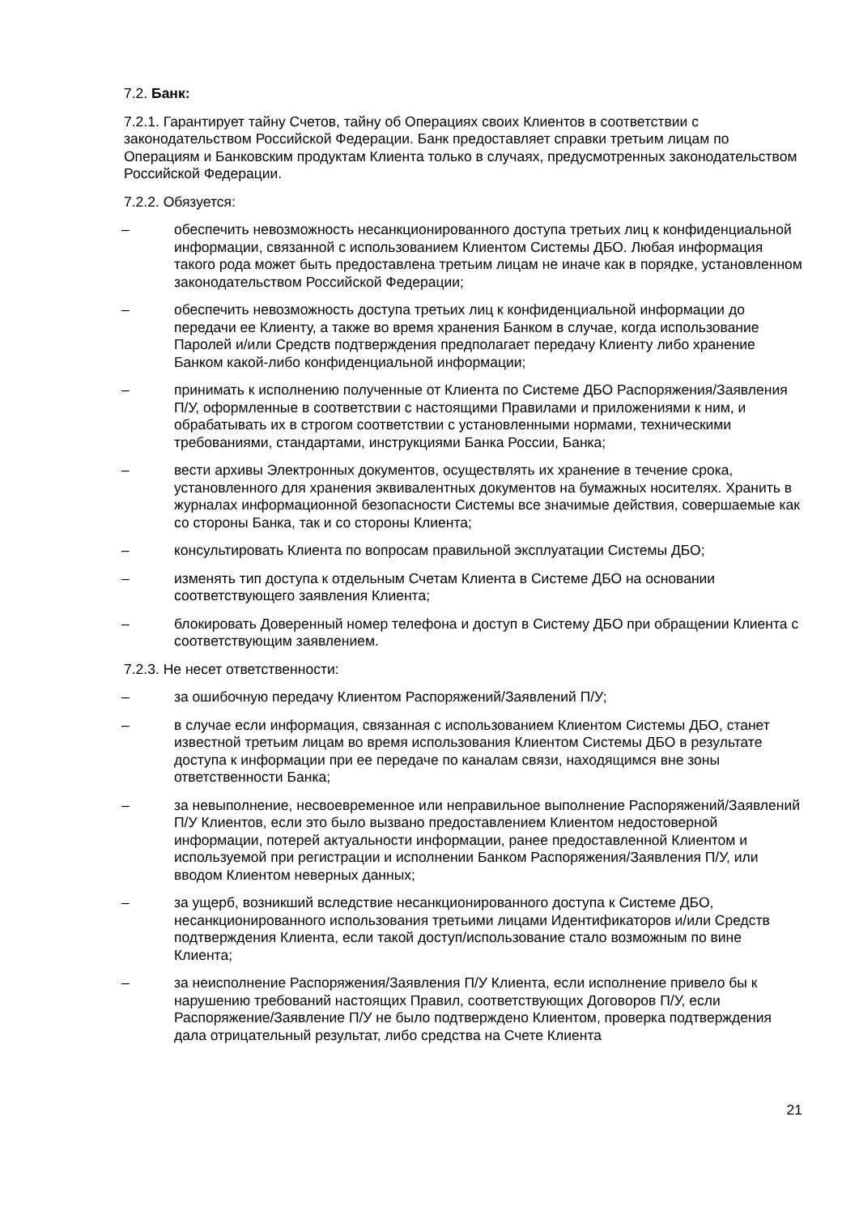7.2. Банк:
7.2.1. Гарантирует тайну Счетов, тайну об Операциях своих Клиентов в соответствии с законодательством Российской Федерации. Банк предоставляет справки третьим лицам по Операциям и Банковским продуктам Клиента только в случаях, предусмотренных законодательством Российской Федерации.
7.2.2. Обязуется:
– обеспечить невозможность несанкционированного доступа третьих лиц к конфиденциальной информации, связанной с использованием Клиентом Системы ДБО. Любая информация такого рода может быть предоставлена третьим лицам не иначе как в порядке, установленном законодательством Российской Федерации;
– обеспечить невозможность доступа третьих лиц к конфиденциальной информации до передачи ее Клиенту, а также во время хранения Банком в случае, когда использование Паролей и/или Средств подтверждения предполагает передачу Клиенту либо хранение Банком какой-либо конфиденциальной информации;
– принимать к исполнению полученные от Клиента по Системе ДБО Распоряжения/Заявления П/У, оформленные в соответствии с настоящими Правилами и приложениями к ним, и обрабатывать их в строгом соответствии с установленными нормами, техническими требованиями, стандартами, инструкциями Банка России, Банка;
– вести архивы Электронных документов, осуществлять их хранение в течение срока, установленного для хранения эквивалентных документов на бумажных носителях. Хранить в журналах информационной безопасности Системы все значимые действия, совершаемые как со стороны Банка, так и со стороны Клиента;
– консультировать Клиента по вопросам правильной эксплуатации Системы ДБО;
– изменять тип доступа к отдельным Счетам Клиента в Системе ДБО на основании соответствующего заявления Клиента;
– блокировать Доверенный номер телефона и доступ в Систему ДБО при обращении Клиента с соответствующим заявлением.
7.2.3. Не несет ответственности:
– за ошибочную передачу Клиентом Распоряжений/Заявлений П/У;
– в случае если информация, связанная с использованием Клиентом Системы ДБО, станет известной третьим лицам во время использования Клиентом Системы ДБО в результате доступа к информации при ее передаче по каналам связи, находящимся вне зоны ответственности Банка;
– за невыполнение, несвоевременное или неправильное выполнение Распоряжений/Заявлений П/У Клиентов, если это было вызвано предоставлением Клиентом недостоверной информации, потерей актуальности информации, ранее предоставленной Клиентом и используемой при регистрации и исполнении Банком Распоряжения/Заявления П/У, или вводом Клиентом неверных данных;
– за ущерб, возникший вследствие несанкционированного доступа к Системе ДБО, несанкционированного использования третьими лицами Идентификаторов и/или Средств подтверждения Клиента, если такой доступ/использование стало возможным по вине Клиента;
– за неисполнение Распоряжения/Заявления П/У Клиента, если исполнение привело бы к нарушению требований настоящих Правил, соответствующих Договоров П/У, если Распоряжение/Заявление П/У не было подтверждено Клиентом, проверка подтверждения дала отрицательный результат, либо средства на Счете Клиента
21